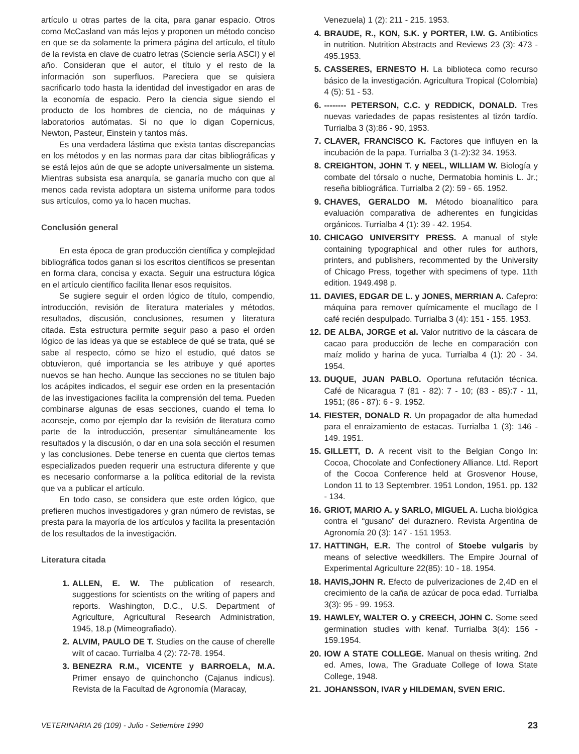artículo u otras partes de la cita, para ganar espacio. Otros como McCasland van más lejos y proponen un método conciso en que se da solamente la primera página del artículo, el título de la revista en clave de cuatro letras (Sciencie sería ASCI) y el año. Consideran que el autor, el título y el resto de la información son superfluos. Pareciera que se quisiera sacrificarlo todo hasta la identidad del investigador en aras de la economía de espacio. Pero la ciencia sigue siendo el producto de los hombres de ciencia, no de máquinas y laboratorios autómatas. Si no que lo digan Copernicus, Newton, Pasteur, Einstein y tantos más.
Es una verdadera lástima que exista tantas discrepancias en los métodos y en las normas para dar citas bibliográficas y se está lejos aún de que se adopte universalmente un sistema. Mientras subsista esa anarquía, se ganaría mucho con que al menos cada revista adoptara un sistema uniforme para todos sus artículos, como ya lo hacen muchas.
Conclusión general
En esta época de gran producción científica y complejidad bibliográfica todos ganan si los escritos científicos se presentan en forma clara, concisa y exacta. Seguir una estructura lógica en el artículo científico facilita llenar esos requisitos.
Se sugiere seguir el orden lógico de título, compendio, introducción, revisión de literatura materiales y métodos, resultados, discusión, conclusiones, resumen y literatura citada. Esta estructura permite seguir paso a paso el orden lógico de las ideas ya que se establece de qué se trata, qué se sabe al respecto, cómo se hizo el estudio, qué datos se obtuvieron, qué importancia se les atribuye y qué aportes nuevos se han hecho. Aunque las secciones no se titulen bajo los acápites indicados, el seguir ese orden en la presentación de las investigaciones facilita la comprensión del tema. Pueden combinarse algunas de esas secciones, cuando el tema lo aconseje, como por ejemplo dar la revisión de literatura como parte de la introducción, presentar simultáneamente los resultados y la discusión, o dar en una sola sección el resumen y las conclusiones. Debe tenerse en cuenta que ciertos temas especializados pueden requerir una estructura diferente y que es necesario conformarse a la política editorial de la revista que va a publicar el artículo.
En todo caso, se considera que este orden lógico, que prefieren muchos investigadores y gran número de revistas, se presta para la mayoría de los artículos y facilita la presentación de los resultados de la investigación.
Literatura citada
1. ALLEN, E. W. The publication of research, suggestions for scientists on the writing of papers and reports. Washington, D.C., U.S. Department of Agriculture, Agricultural Research Administration, 1945, 18.p (Mimeografiado).
2. ALVIM, PAULO DE T. Studies on the cause of cherelle wilt of cacao. Turrialba 4 (2): 72-78. 1954.
3. BENEZRA R.M., VICENTE y BARROELA, M.A. Primer ensayo de quinchoncho (Cajanus indicus). Revista de la Facultad de Agronomía (Maracay,
Venezuela) 1 (2): 211 - 215. 1953.
4. BRAUDE, R., KON, S.K. y PORTER, I.W. G. Antibiotics in nutrition. Nutrition Abstracts and Reviews 23 (3): 473 - 495.1953.
5. CASSERES, ERNESTO H. La biblioteca como recurso básico de la investigación. Agricultura Tropical (Colombia) 4 (5): 51 - 53.
6. -------- PETERSON, C.C. y REDDICK, DONALD. Tres nuevas variedades de papas resistentes al tizón tardío. Turrialba 3 (3):86 - 90, 1953.
7. CLAVER, FRANCISCO K. Factores que influyen en la incubación de la papa. Turrialba 3 (1-2):32 34. 1953.
8. CREIGHTON, JOHN T. y NEEL, WILLIAM W. Biología y combate del tórsalo o nuche, Dermatobia hominis L. Jr.; reseña bibliográfica. Turrialba 2 (2): 59 - 65. 1952.
9. CHAVES, GERALDO M. Método bioanalítico para evaluación comparativa de adherentes en fungicidas orgánicos. Turrialba 4 (1): 39 - 42. 1954.
10. CHICAGO UNIVERSITY PRESS. A manual of style containing typographical and other rules for authors, printers, and publishers, recommented by the University of Chicago Press, together with specimens of type. 11th edition. 1949.498 p.
11. DAVIES, EDGAR DE L. y JONES, MERRIAN A. Cafepro: máquina para remover químicamente el mucílago de l café recién despulpado. Turrialba 3 (4): 151 - 155. 1953.
12. DE ALBA, JORGE et al. Valor nutritivo de la cáscara de cacao para producción de leche en comparación con maíz molido y harina de yuca. Turrialba 4 (1): 20 - 34. 1954.
13. DUQUE, JUAN PABLO. Oportuna refutación técnica. Café de Nicaragua 7 (81 - 82): 7 - 10; (83 - 85):7 - 11, 1951; (86 - 87): 6 - 9. 1952.
14. FIESTER, DONALD R. Un propagador de alta humedad para el enraizamiento de estacas. Turrialba 1 (3): 146 - 149. 1951.
15. GILLETT, D. A recent visit to the Belgian Congo In: Cocoa, Chocolate and Confectionery Alliance. Ltd. Report of the Cocoa Conference held at Grosvenor House, London 11 to 13 Septembrer. 1951 London, 1951. pp. 132 - 134.
16. GRIOT, MARIO A. y SARLO, MIGUEL A. Lucha biológica contra el “gusano” del duraznero. Revista Argentina de Agronomía 20 (3): 147 - 151 1953.
17. HATTINGH, E.R. The control of Stoebe vulgaris by means of selective weedkillers. The Empire Journal of Experimental Agriculture 22(85): 10 - 18. 1954.
18. HAVIS,JOHN R. Efecto de pulverizaciones de 2,4D en el crecimiento de la caña de azúcar de poca edad. Turrialba 3(3): 95 - 99. 1953.
19. HAWLEY, WALTER O. y CREECH, JOHN C. Some seed germination studies with kenaf. Turrialba 3(4): 156 - 159.1954.
20. IOW A STATE COLLEGE. Manual on thesis writing. 2nd ed. Ames, Iowa, The Graduate College of Iowa State College, 1948.
21. JOHANSSON, IVAR y HILDEMAN, SVEN ERIC.
VETERINARIA 26 (109) - Julio - Setiembre 1990 23